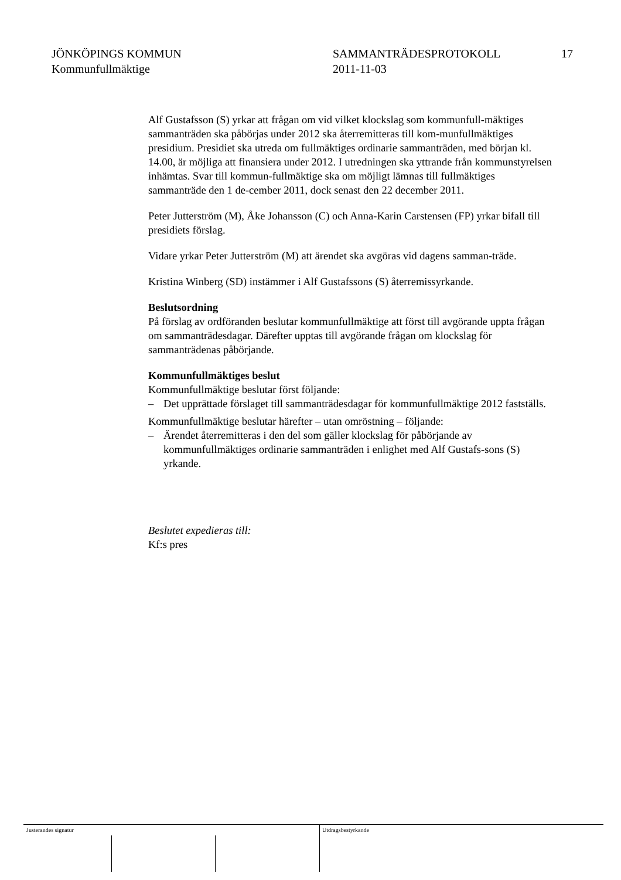JÖNKÖPINGS KOMMUN
Kommunfullmäktige
SAMMANTRÄDESPROTOKOLL
2011-11-03
17
Alf Gustafsson (S) yrkar att frågan om vid vilket klockslag som kommunfull-mäktiges sammanträden ska påbörjas under 2012 ska återremitteras till kom-munfullmäktiges presidium. Presidiet ska utreda om fullmäktiges ordinarie sammanträden, med början kl. 14.00, är möjliga att finansiera under 2012. I utredningen ska yttrande från kommunstyrelsen inhämtas. Svar till kommun-fullmäktige ska om möjligt lämnas till fullmäktiges sammanträde den 1 de-cember 2011, dock senast den 22 december 2011.
Peter Jutterström (M), Åke Johansson (C) och Anna-Karin Carstensen (FP) yrkar bifall till presidiets förslag.
Vidare yrkar Peter Jutterström (M) att ärendet ska avgöras vid dagens samman-träde.
Kristina Winberg (SD) instämmer i Alf Gustafssons (S) återremissyrkande.
Beslutsordning
På förslag av ordföranden beslutar kommunfullmäktige att först till avgörande uppta frågan om sammanträdesdagar. Därefter upptas till avgörande frågan om klockslag för sammanträdenas påbörjande.
Kommunfullmäktiges beslut
Kommunfullmäktige beslutar först följande:
– Det upprättade förslaget till sammanträdesdagar för kommunfullmäktige 2012 fastställs.
Kommunfullmäktige beslutar härefter – utan omröstning – följande:
– Ärendet återremitteras i den del som gäller klockslag för påbörjande av kommunfullmäktiges ordinarie sammanträden i enlighet med Alf Gustafs-sons (S) yrkande.
Beslutet expedieras till:
Kf:s pres
Justerandes signatur Utdragsbestyrkande